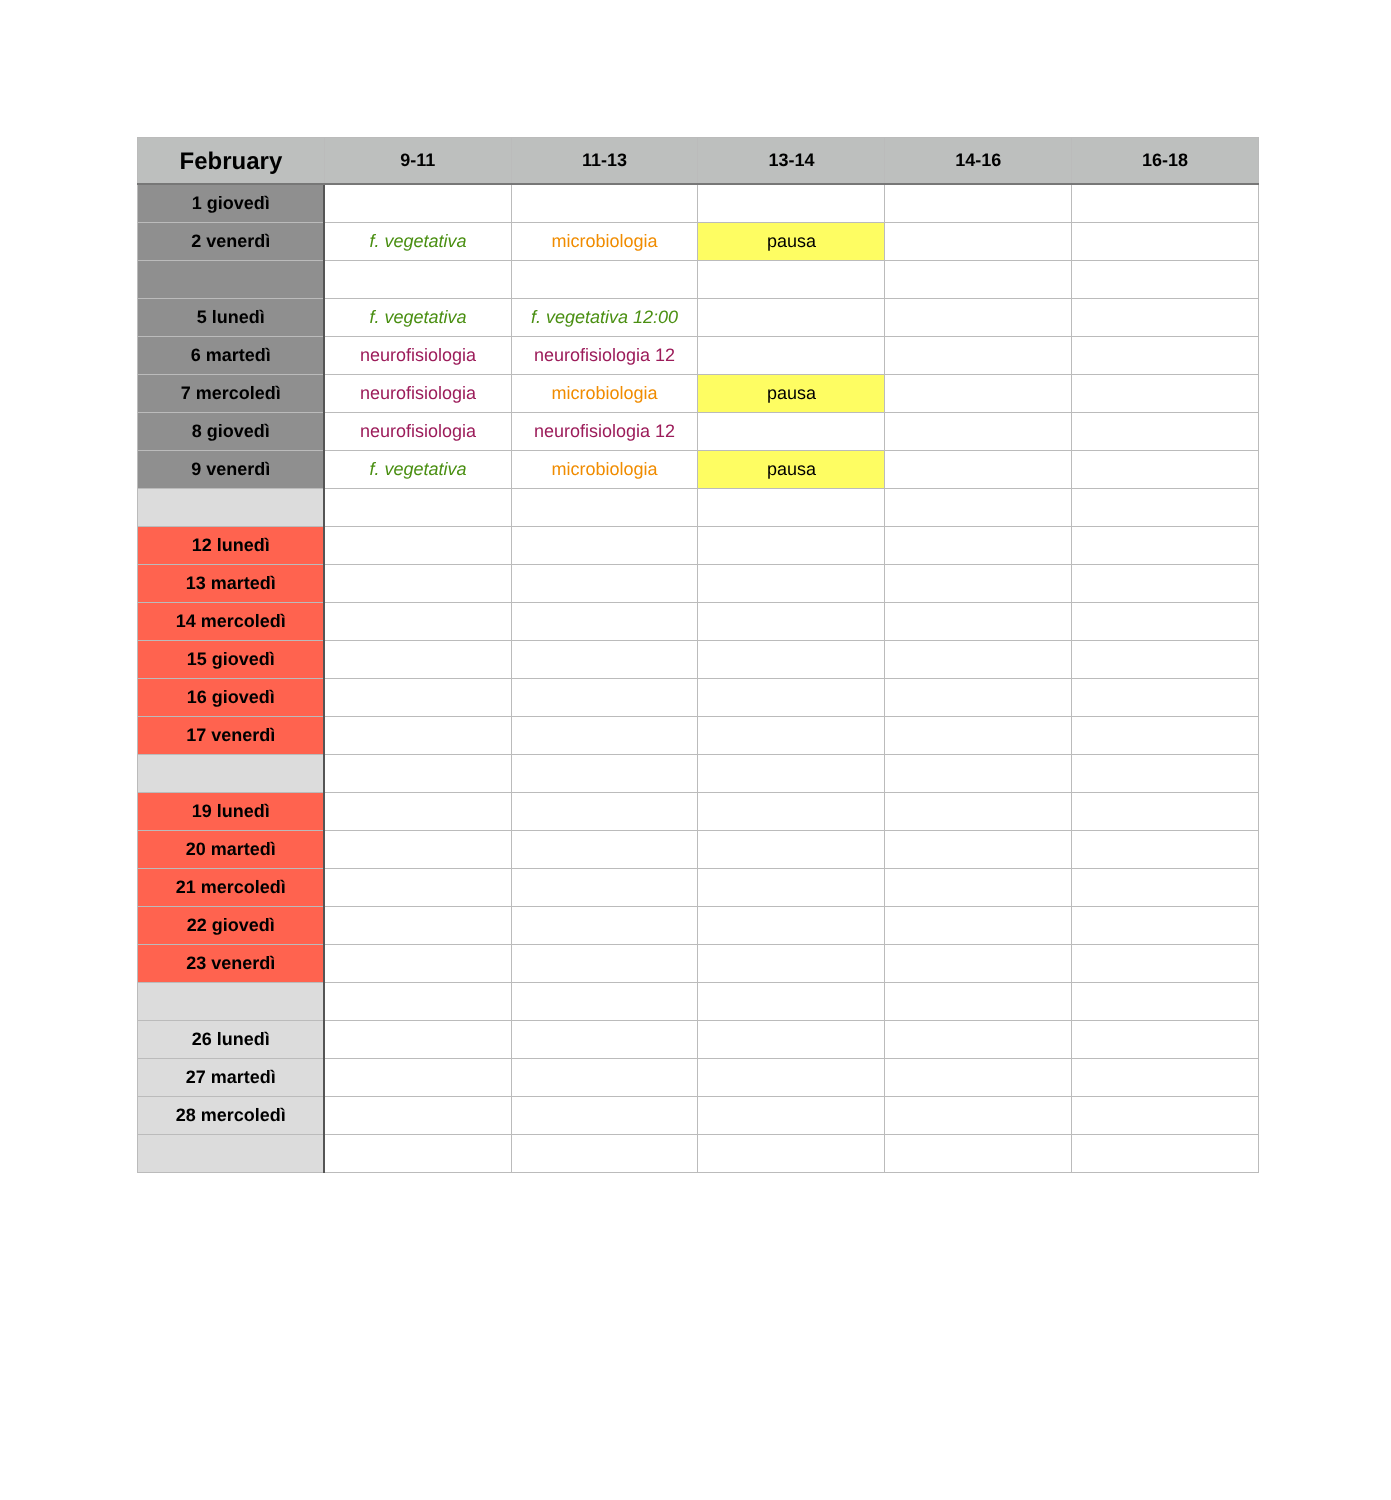| February | 9-11 | 11-13 | 13-14 | 14-16 | 16-18 |
| --- | --- | --- | --- | --- | --- |
| 1 giovedì | | | | | |
| 2 venerdì | f. vegetativa | microbiologia | pausa | | |
| 5 lunedì | f. vegetativa | f. vegetativa 12:00 | | | |
| 6 martedì | neurofisiologia | neurofisiologia 12 | | | |
| 7 mercoledì | neurofisiologia | microbiologia | pausa | | |
| 8 giovedì | neurofisiologia | neurofisiologia 12 | | | |
| 9 venerdì | f. vegetativa | microbiologia | pausa | | |
| 12 lunedì | | | | | |
| 13 martedì | | | | | |
| 14 mercoledì | | | | | |
| 15 giovedì | | | | | |
| 16 giovedì | | | | | |
| 17 venerdì | | | | | |
| 19 lunedì | | | | | |
| 20 martedì | | | | | |
| 21 mercoledì | | | | | |
| 22 giovedì | | | | | |
| 23 venerdì | | | | | |
| 26 lunedì | | | | | |
| 27 martedì | | | | | |
| 28 mercoledì | | | | | |